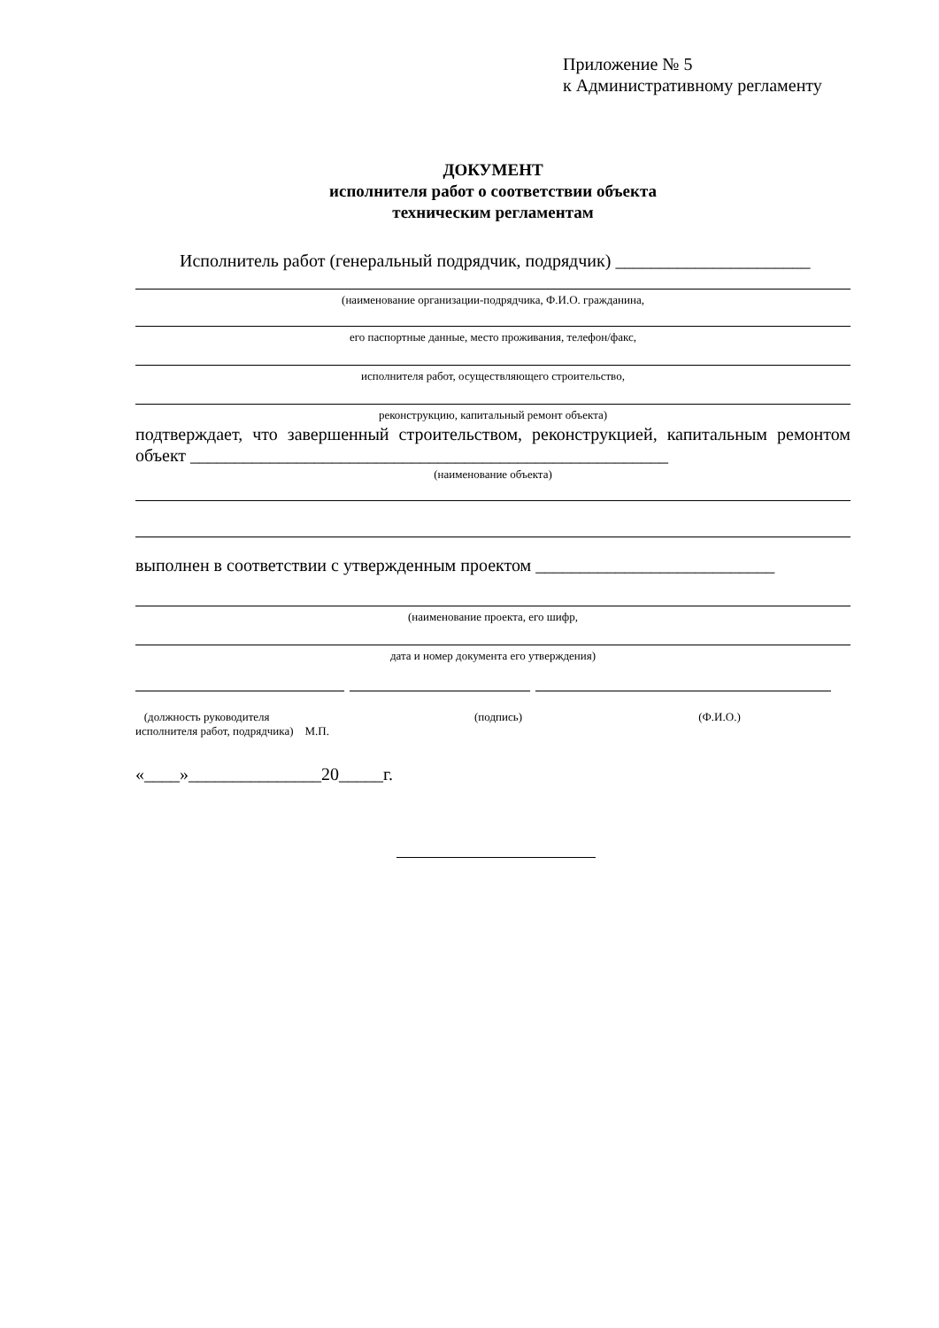Приложение № 5
к Административному регламенту
ДОКУМЕНТ
исполнителя работ о соответствии объекта
техническим регламентам
Исполнитель работ (генеральный подрядчик, подрядчик) ______________________
(наименование организации-подрядчика, Ф.И.О. гражданина,
его паспортные данные, место проживания, телефон/факс,
исполнителя работ, осуществляющего строительство,
реконструкцию, капитальный ремонт объекта)
подтверждает, что завершенный строительством, реконструкцией, капитальным ремонтом объект ______________________________________________________
(наименование объекта)
выполнен в соответствии с утвержденным проектом ___________________________
(наименование проекта, его шифр,
дата и номер документа его утверждения)
(должность руководителя
исполнителя работ, подрядчика) М.П.
(подпись) (Ф.И.О.)
«____»_______________20_____г.